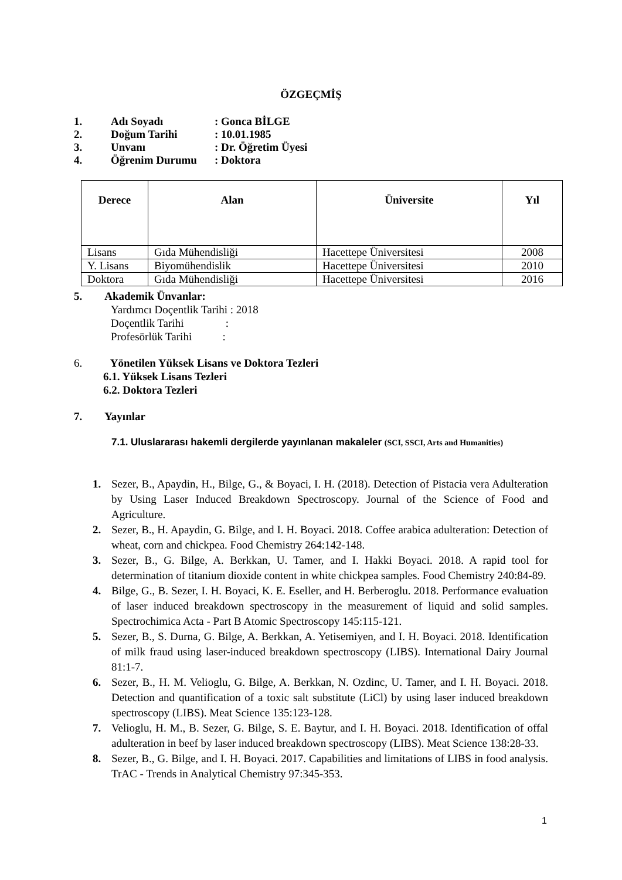ÖZGEÇMİŞ
1. Adı Soyadı: Gonca BİLGE
2. Doğum Tarihi: 10.01.1985
3. Unvanı: Dr. Öğretim Üyesi
4. Öğrenim Durumu: Doktora
| Derece | Alan | Üniversite | Yıl |
| --- | --- | --- | --- |
| Lisans | Gıda Mühendisliği | Hacettepe Üniversitesi | 2008 |
| Y. Lisans | Biyomühendislik | Hacettepe Üniversitesi | 2010 |
| Doktora | Gıda Mühendisliği | Hacettepe Üniversitesi | 2016 |
5. Akademik Ünvanlar:
Yardımcı Doçentlik Tarihi : 2018
Doçentlik Tarihi :
Profesörlük Tarihi :
6. Yönetilen Yüksek Lisans ve Doktora Tezleri
6.1. Yüksek Lisans Tezleri
6.2. Doktora Tezleri
7. Yayınlar
7.1. Uluslararası hakemli dergilerde yayınlanan makaleler (SCI, SSCI, Arts and Humanities)
1. Sezer, B., Apaydin, H., Bilge, G., & Boyaci, I. H. (2018). Detection of Pistacia vera Adulteration by Using Laser Induced Breakdown Spectroscopy. Journal of the Science of Food and Agriculture.
2. Sezer, B., H. Apaydin, G. Bilge, and I. H. Boyaci. 2018. Coffee arabica adulteration: Detection of wheat, corn and chickpea. Food Chemistry 264:142-148.
3. Sezer, B., G. Bilge, A. Berkkan, U. Tamer, and I. Hakki Boyaci. 2018. A rapid tool for determination of titanium dioxide content in white chickpea samples. Food Chemistry 240:84-89.
4. Bilge, G., B. Sezer, I. H. Boyaci, K. E. Eseller, and H. Berberoglu. 2018. Performance evaluation of laser induced breakdown spectroscopy in the measurement of liquid and solid samples. Spectrochimica Acta - Part B Atomic Spectroscopy 145:115-121.
5. Sezer, B., S. Durna, G. Bilge, A. Berkkan, A. Yetisemiyen, and I. H. Boyaci. 2018. Identification of milk fraud using laser-induced breakdown spectroscopy (LIBS). International Dairy Journal 81:1-7.
6. Sezer, B., H. M. Velioglu, G. Bilge, A. Berkkan, N. Ozdinc, U. Tamer, and I. H. Boyaci. 2018. Detection and quantification of a toxic salt substitute (LiCl) by using laser induced breakdown spectroscopy (LIBS). Meat Science 135:123-128.
7. Velioglu, H. M., B. Sezer, G. Bilge, S. E. Baytur, and I. H. Boyaci. 2018. Identification of offal adulteration in beef by laser induced breakdown spectroscopy (LIBS). Meat Science 138:28-33.
8. Sezer, B., G. Bilge, and I. H. Boyaci. 2017. Capabilities and limitations of LIBS in food analysis. TrAC - Trends in Analytical Chemistry 97:345-353.
1